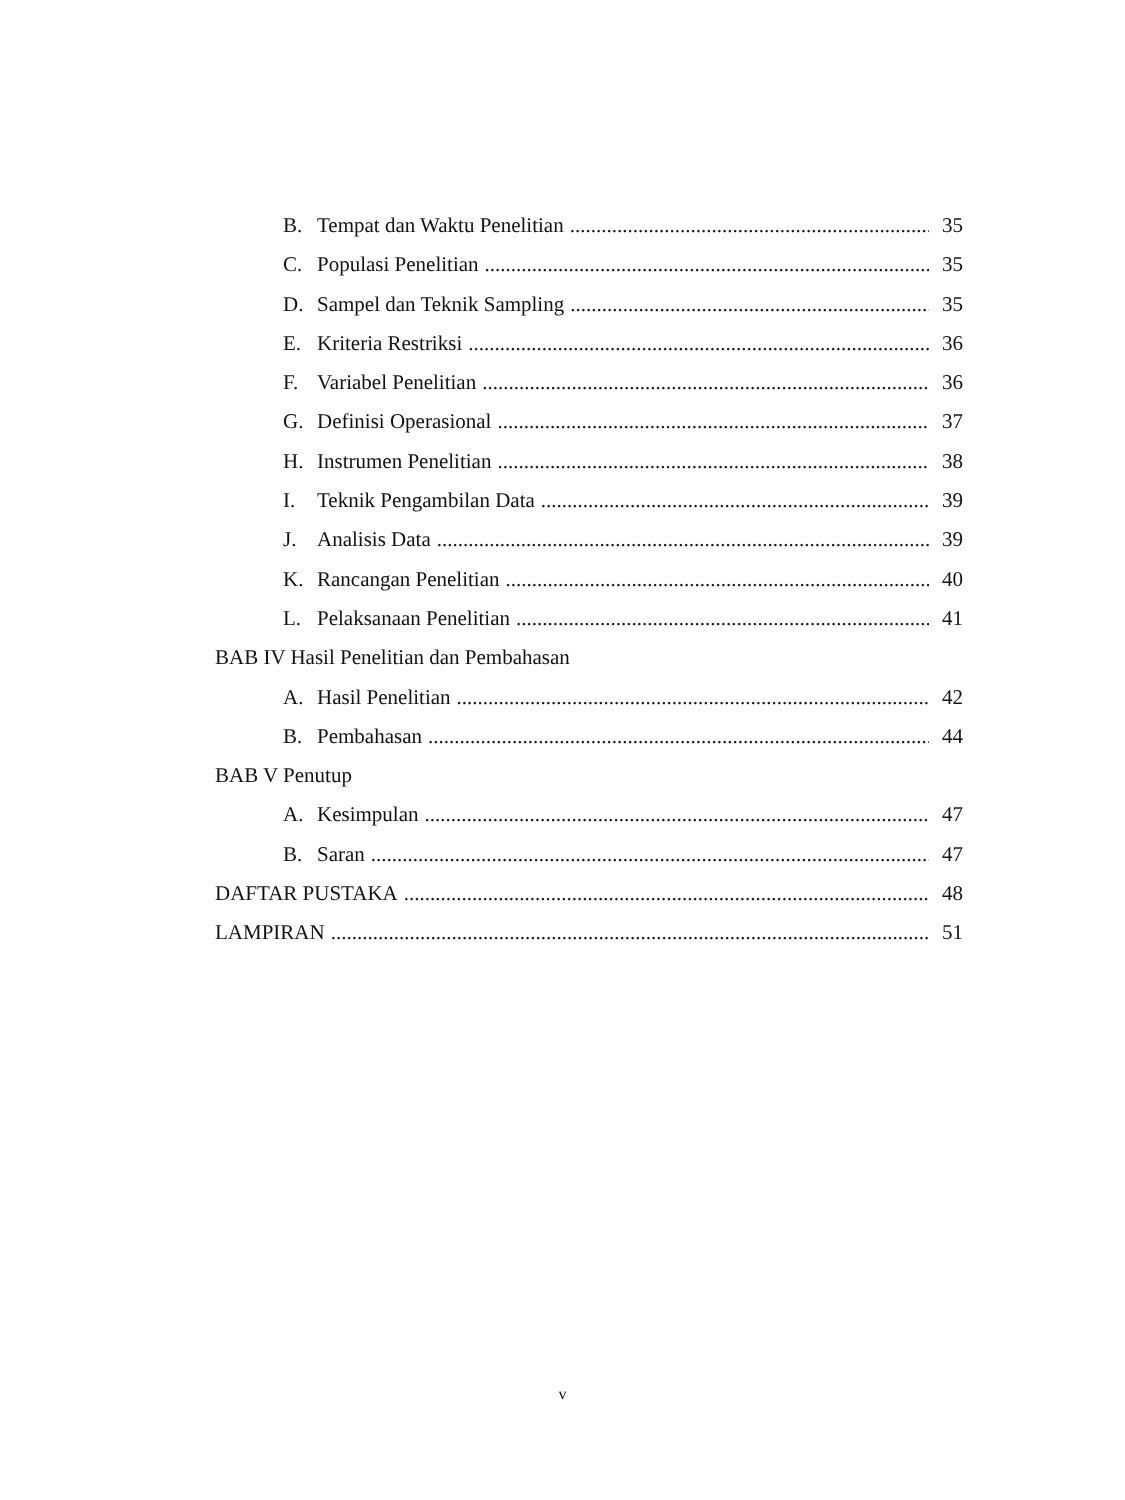B. Tempat dan Waktu Penelitian 35
C. Populasi Penelitian 35
D. Sampel dan Teknik Sampling 35
E. Kriteria Restriksi 36
F. Variabel Penelitian 36
G. Definisi Operasional 37
H. Instrumen Penelitian 38
I. Teknik Pengambilan Data 39
J. Analisis Data 39
K. Rancangan Penelitian 40
L. Pelaksanaan Penelitian 41
BAB IV Hasil Penelitian dan Pembahasan
A. Hasil Penelitian 42
B. Pembahasan 44
BAB V Penutup
A. Kesimpulan 47
B. Saran 47
DAFTAR PUSTAKA 48
LAMPIRAN 51
v